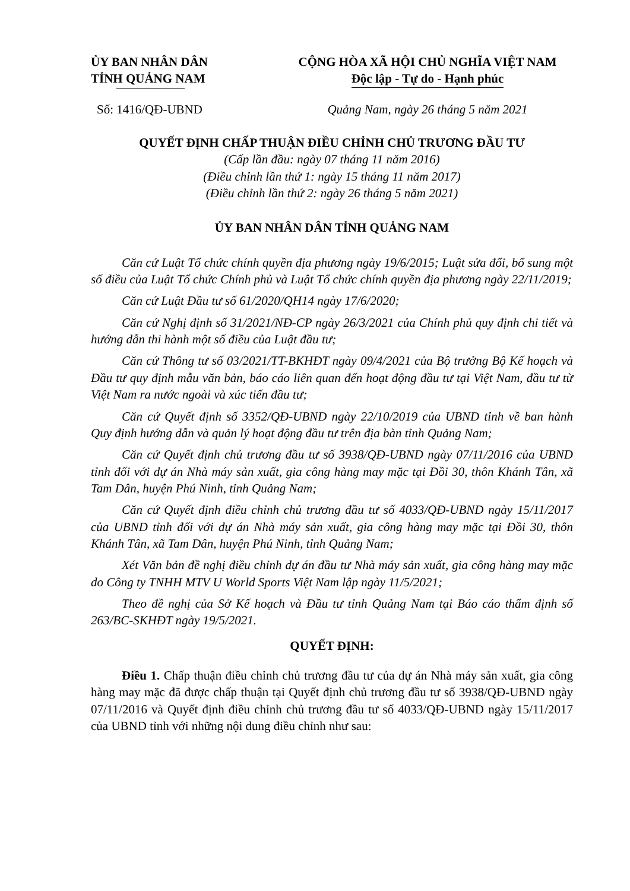ỦY BAN NHÂN DÂN
TỈNH QUẢNG NAM
Số: 1416/QĐ-UBND
CỘNG HÒA XÃ HỘI CHỦ NGHĨA VIỆT NAM
Độc lập - Tự do - Hạnh phúc
Quảng Nam, ngày 26 tháng 5 năm 2021
QUYẾT ĐỊNH CHẤP THUẬN ĐIỀU CHỈNH CHỦ TRƯƠNG ĐẦU TƯ
(Cấp lần đầu: ngày 07 tháng 11 năm 2016)
(Điều chỉnh lần thứ 1: ngày 15 tháng 11 năm 2017)
(Điều chỉnh lần thứ 2: ngày 26 tháng 5 năm 2021)
ỦY BAN NHÂN DÂN TỈNH QUẢNG NAM
Căn cứ Luật Tổ chức chính quyền địa phương ngày 19/6/2015; Luật sửa đổi, bổ sung một số điều của Luật Tổ chức Chính phủ và Luật Tổ chức chính quyền địa phương ngày 22/11/2019;
Căn cứ Luật Đầu tư số 61/2020/QH14 ngày 17/6/2020;
Căn cứ Nghị định số 31/2021/NĐ-CP ngày 26/3/2021 của Chính phủ quy định chi tiết và hướng dẫn thi hành một số điều của Luật đầu tư;
Căn cứ Thông tư số 03/2021/TT-BKHĐT ngày 09/4/2021 của Bộ trưởng Bộ Kế hoạch và Đầu tư quy định mẫu văn bản, báo cáo liên quan đến hoạt động đầu tư tại Việt Nam, đầu tư từ Việt Nam ra nước ngoài và xúc tiến đầu tư;
Căn cứ Quyết định số 3352/QĐ-UBND ngày 22/10/2019 của UBND tỉnh về ban hành Quy định hướng dẫn và quản lý hoạt động đầu tư trên địa bàn tỉnh Quảng Nam;
Căn cứ Quyết định chủ trương đầu tư số 3938/QĐ-UBND ngày 07/11/2016 của UBND tỉnh đối với dự án Nhà máy sản xuất, gia công hàng may mặc tại Đồi 30, thôn Khánh Tân, xã Tam Dân, huyện Phú Ninh, tỉnh Quảng Nam;
Căn cứ Quyết định điều chỉnh chủ trương đầu tư số 4033/QĐ-UBND ngày 15/11/2017 của UBND tỉnh đối với dự án Nhà máy sản xuất, gia công hàng may mặc tại Đồi 30, thôn Khánh Tân, xã Tam Dân, huyện Phú Ninh, tỉnh Quảng Nam;
Xét Văn bản đề nghị điều chỉnh dự án đầu tư Nhà máy sản xuất, gia công hàng may mặc do Công ty TNHH MTV U World Sports Việt Nam lập ngày 11/5/2021;
Theo đề nghị của Sở Kế hoạch và Đầu tư tỉnh Quảng Nam tại Báo cáo thẩm định số 263/BC-SKHĐT ngày 19/5/2021.
QUYẾT ĐỊNH:
Điều 1. Chấp thuận điều chỉnh chủ trương đầu tư của dự án Nhà máy sản xuất, gia công hàng may mặc đã được chấp thuận tại Quyết định chủ trương đầu tư số 3938/QĐ-UBND ngày 07/11/2016 và Quyết định điều chỉnh chủ trương đầu tư số 4033/QĐ-UBND ngày 15/11/2017 của UBND tỉnh với những nội dung điều chỉnh như sau: